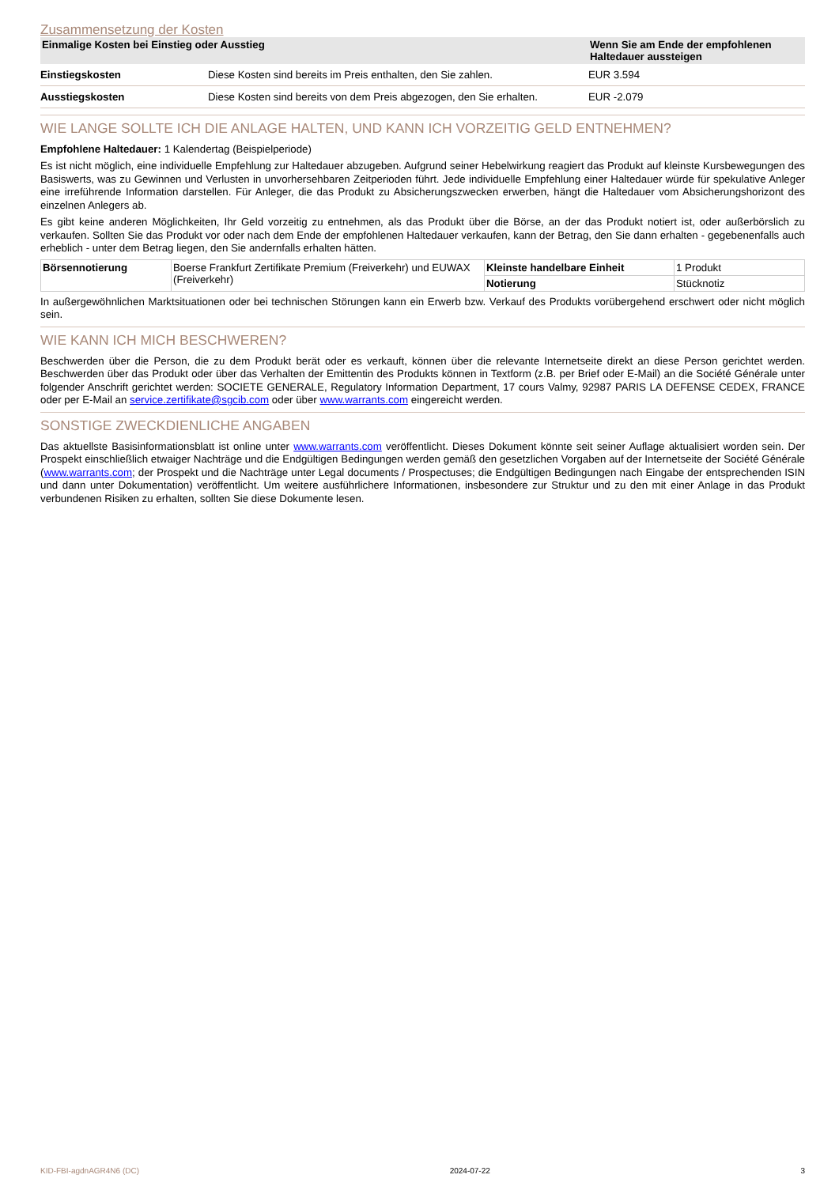Zusammensetzung der Kosten
| Einmalige Kosten bei Einstieg oder Ausstieg | | Wenn Sie am Ende der empfohlenen Haltedauer aussteigen |
| --- | --- | --- |
| Einstiegskosten | Diese Kosten sind bereits im Preis enthalten, den Sie zahlen. | EUR 3.594 |
| Ausstiegskosten | Diese Kosten sind bereits von dem Preis abgezogen, den Sie erhalten. | EUR -2.079 |
WIE LANGE SOLLTE ICH DIE ANLAGE HALTEN, UND KANN ICH VORZEITIG GELD ENTNEHMEN?
Empfohlene Haltedauer: 1 Kalendertag (Beispielperiode)
Es ist nicht möglich, eine individuelle Empfehlung zur Haltedauer abzugeben. Aufgrund seiner Hebelwirkung reagiert das Produkt auf kleinste Kursbewegungen des Basiswerts, was zu Gewinnen und Verlusten in unvorhersehbaren Zeitperioden führt. Jede individuelle Empfehlung einer Haltedauer würde für spekulative Anleger eine irreführende Information darstellen. Für Anleger, die das Produkt zu Absicherungszwecken erwerben, hängt die Haltedauer vom Absicherungshorizont des einzelnen Anlegers ab.
Es gibt keine anderen Möglichkeiten, Ihr Geld vorzeitig zu entnehmen, als das Produkt über die Börse, an der das Produkt notiert ist, oder außerbörslich zu verkaufen. Sollten Sie das Produkt vor oder nach dem Ende der empfohlenen Haltedauer verkaufen, kann der Betrag, den Sie dann erhalten - gegebenenfalls auch erheblich - unter dem Betrag liegen, den Sie andernfalls erhalten hätten.
| Börsennotierung | Boerse Frankfurt Zertifikate Premium (Freiverkehr) und EUWAX (Freiverkehr) | Kleinste handelbare Einheit | 1 Produkt |
| | | Notierung | Stücknotiz |
In außergewöhnlichen Marktsituationen oder bei technischen Störungen kann ein Erwerb bzw. Verkauf des Produkts vorübergehend erschwert oder nicht möglich sein.
WIE KANN ICH MICH BESCHWEREN?
Beschwerden über die Person, die zu dem Produkt berät oder es verkauft, können über die relevante Internetseite direkt an diese Person gerichtet werden. Beschwerden über das Produkt oder über das Verhalten der Emittentin des Produkts können in Textform (z.B. per Brief oder E-Mail) an die Société Générale unter folgender Anschrift gerichtet werden: SOCIETE GENERALE, Regulatory Information Department, 17 cours Valmy, 92987 PARIS LA DEFENSE CEDEX, FRANCE oder per E-Mail an service.zertifikate@sgcib.com oder über www.warrants.com eingereicht werden.
SONSTIGE ZWECKDIENLICHE ANGABEN
Das aktuellste Basisinformationsblatt ist online unter www.warrants.com veröffentlicht. Dieses Dokument könnte seit seiner Auflage aktualisiert worden sein. Der Prospekt einschließlich etwaiger Nachträge und die Endgültigen Bedingungen werden gemäß den gesetzlichen Vorgaben auf der Internetseite der Société Générale (www.warrants.com; der Prospekt und die Nachträge unter Legal documents / Prospectuses; die Endgültigen Bedingungen nach Eingabe der entsprechenden ISIN und dann unter Dokumentation) veröffentlicht. Um weitere ausführlichere Informationen, insbesondere zur Struktur und zu den mit einer Anlage in das Produkt verbundenen Risiken zu erhalten, sollten Sie diese Dokumente lesen.
KID-FBI-agdnAGR4N6 (DC) 2024-07-22 3